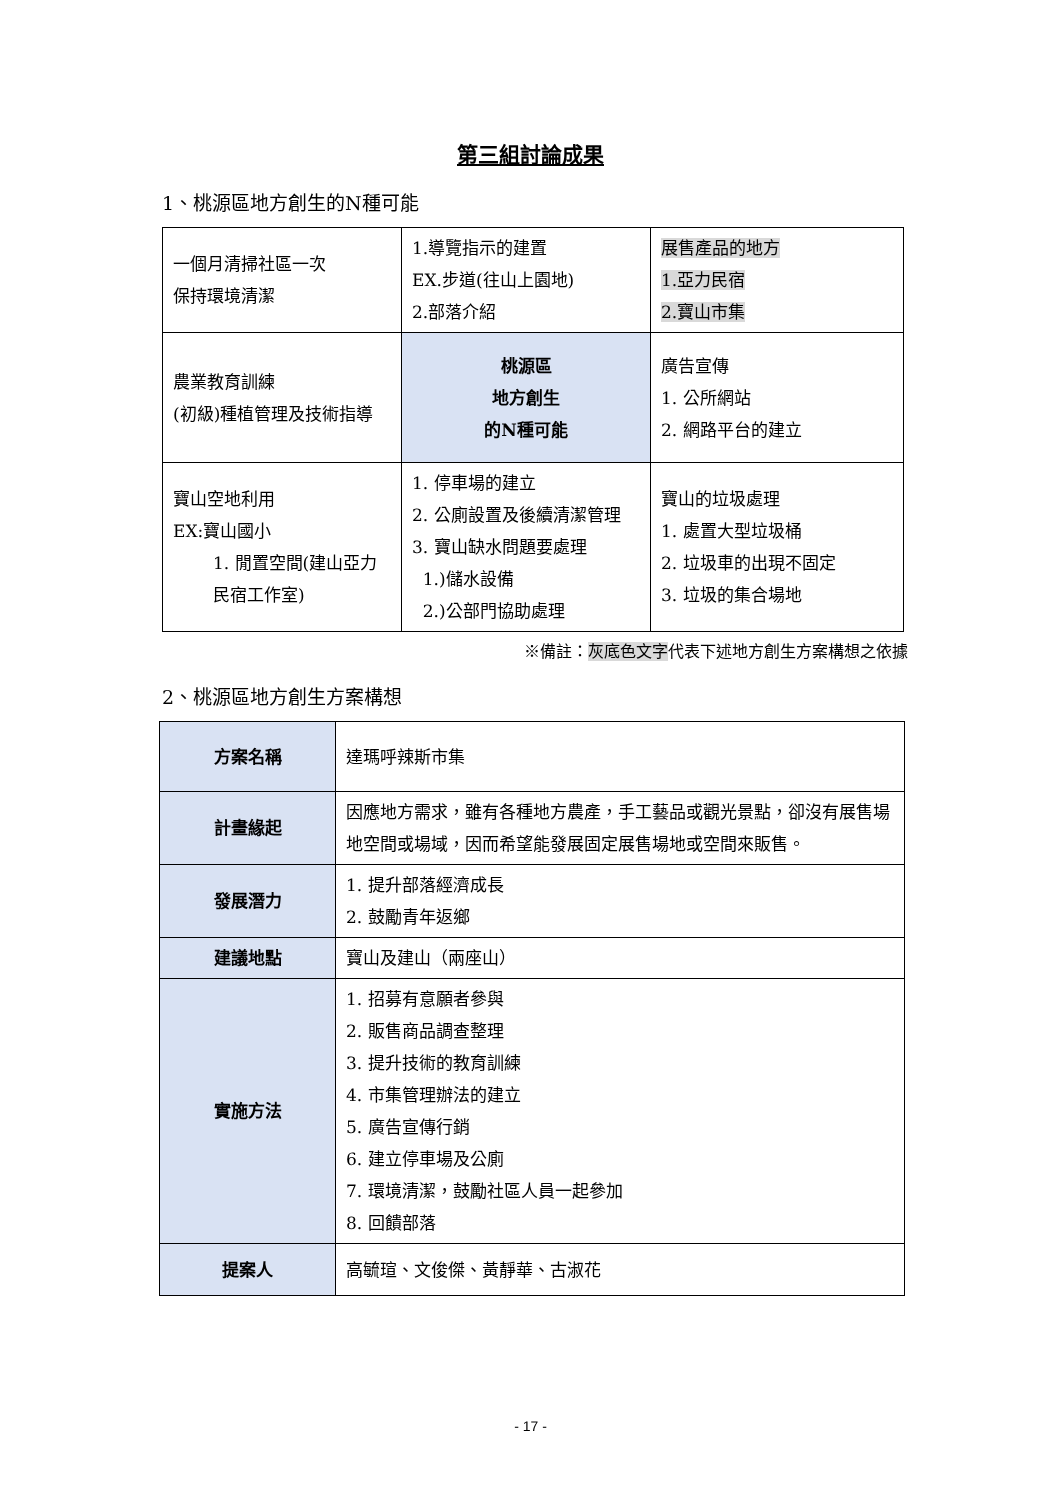第三組討論成果
1、桃源區地方創生的N種可能
| 一個月清掃社區一次 保持環境清潔 | 1.導覽指示的建置 EX.步道(往山上園地) 2.部落介紹 | 展售產品的地方 1.亞力民宿 2.寶山市集 |
| 農業教育訓練 (初級)種植管理及技術指導 | 桃源區 地方創生 的N種可能 | 廣告宣傳 1. 公所網站 2. 網路平台的建立 |
| 寶山空地利用 EX:寶山國小 1. 閒置空間(建山亞力民宿工作室) | 1. 停車場的建立 2. 公廁設置及後續清潔管理 3. 寶山缺水問題要處理 1.)儲水設備 2.)公部門協助處理 | 寶山的垃圾處理 1. 處置大型垃圾桶 2. 垃圾車的出現不固定 3. 垃圾的集合場地 |
※備註：灰底色文字代表下述地方創生方案構想之依據
2、桃源區地方創生方案構想
| 方案名稱 | 達瑪呼辣斯市集 |
| 計畫緣起 | 因應地方需求，雖有各種地方農產，手工藝品或觀光景點，卻沒有展售場地空間或場域，因而希望能發展固定展售場地或空間來販售。 |
| 發展潛力 | 1. 提升部落經濟成長 2. 鼓勵青年返鄉 |
| 建議地點 | 寶山及建山（兩座山） |
| 實施方法 | 1. 招募有意願者參與 2. 販售商品調查整理 3. 提升技術的教育訓練 4. 市集管理辦法的建立 5. 廣告宣傳行銷 6. 建立停車場及公廁 7. 環境清潔，鼓勵社區人員一起參加 8. 回饋部落 |
| 提案人 | 高毓瑄、文俊傑、黃靜華、古淑花 |
- 17 -